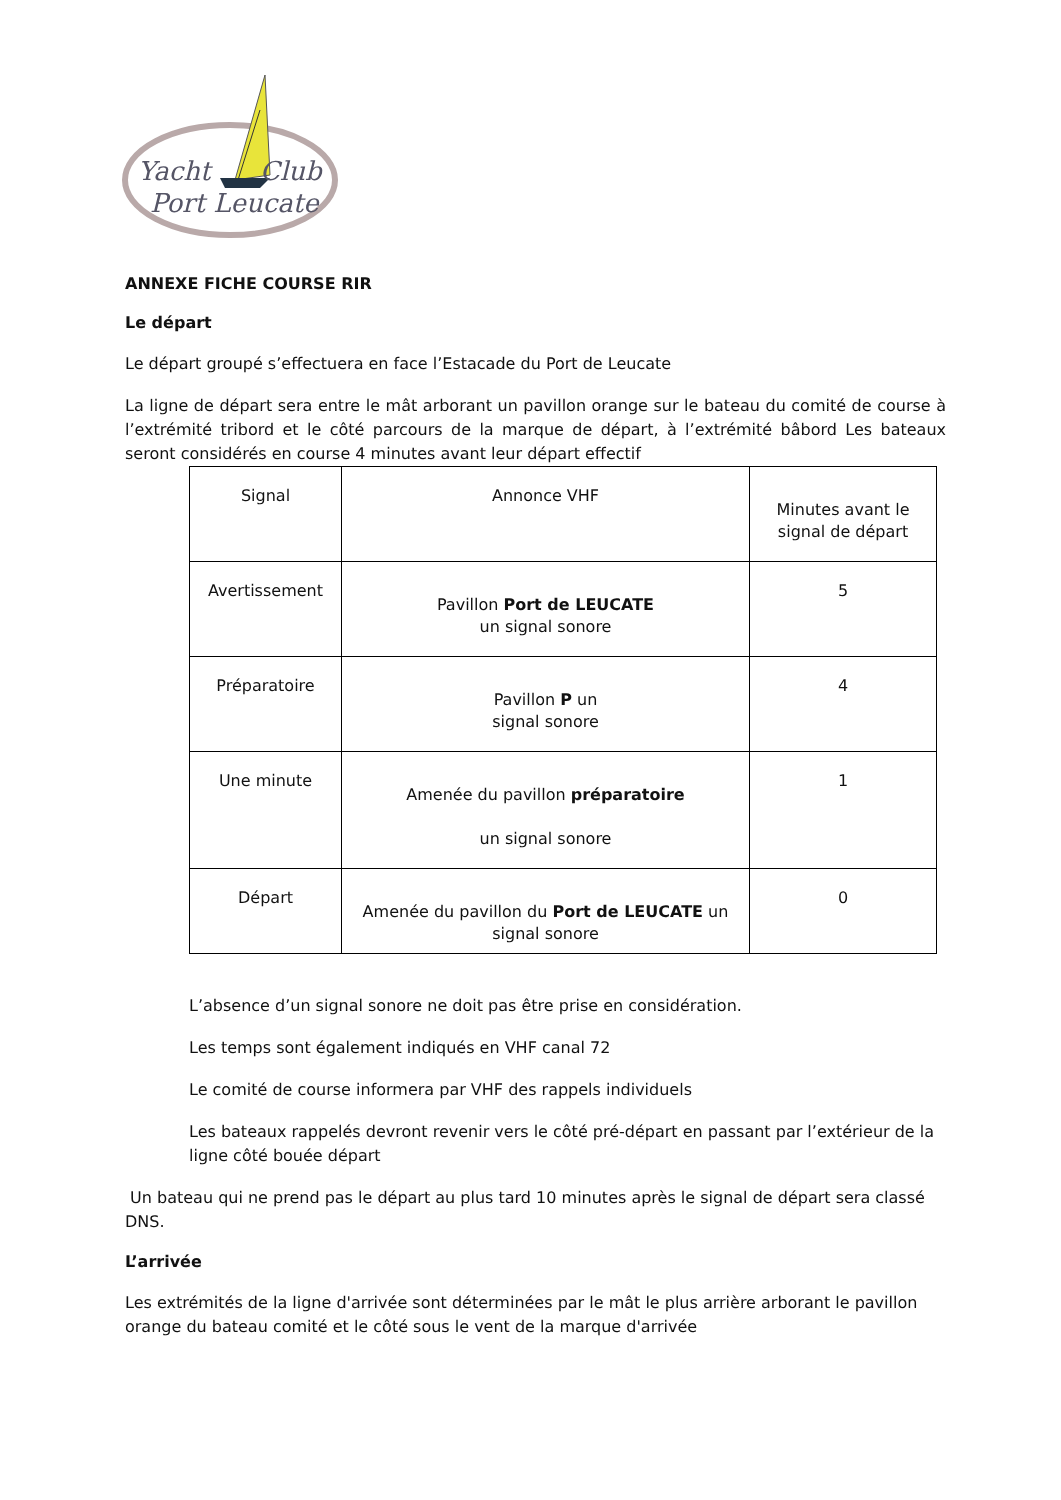Yacht
Club
Port Leucate
ANNEXE FICHE COURSE RIR
Le départ
Le départ groupé s’effectuera en face l’Estacade du Port de Leucate
La ligne de départ sera entre le mât arborant un pavillon orange sur le bateau du comité de course à l’extrémité tribord et le côté parcours de la marque de départ, à l’extrémité bâbord Les bateaux seront considérés en course 4 minutes avant leur départ effectif
| Signal | Annonce VHF | Minutes avant le signal de départ |
| Avertissement | Pavillon Port de LEUCATE un signal sonore | 5 |
| Préparatoire | Pavillon P un signal sonore | 4 |
| Une minute | Amenée du pavillon préparatoire un signal sonore | 1 |
| Départ | Amenée du pavillon du Port de LEUCATE un signal sonore | 0 |
L’absence d’un signal sonore ne doit pas être prise en considération.
Les temps sont également indiqués en VHF canal 72
Le comité de course informera par VHF des rappels individuels
Les bateaux rappelés devront revenir vers le côté pré-départ en passant par l’extérieur de la ligne côté bouée départ
Un bateau qui ne prend pas le départ au plus tard 10 minutes après le signal de départ sera classé DNS.
L’arrivée
Les extrémités de la ligne d'arrivée sont déterminées par le mât le plus arrière arborant le pavillon orange du bateau comité et le côté sous le vent de la marque d'arrivée